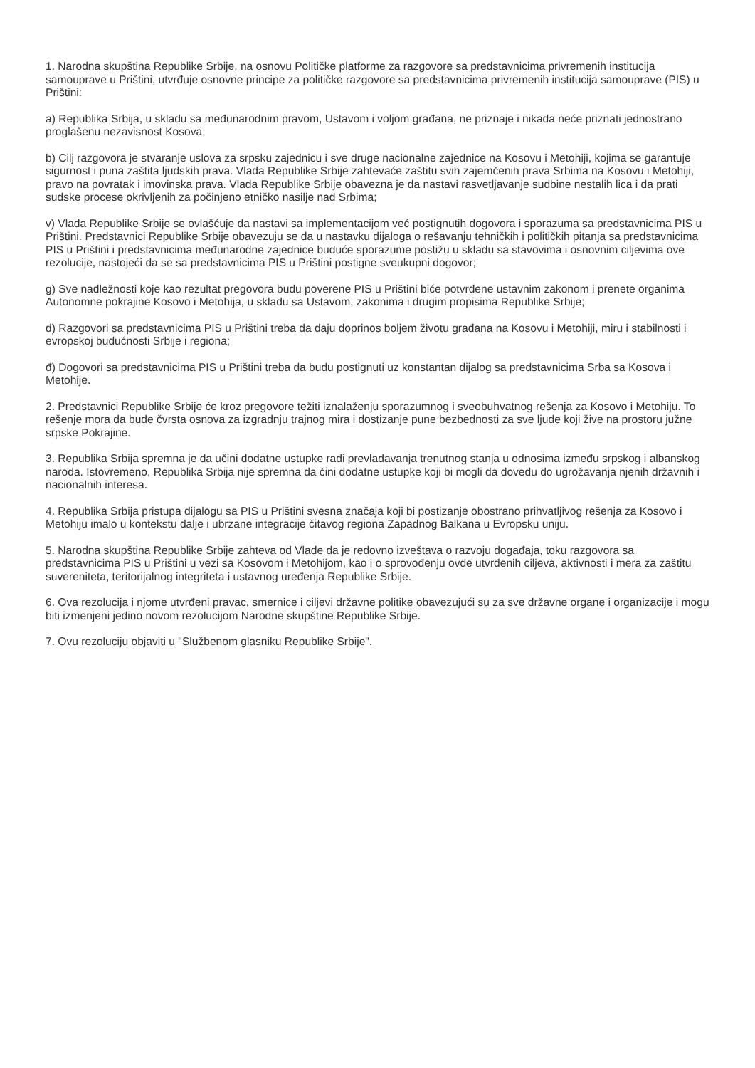1. Narodna skupština Republike Srbije, na osnovu Političke platforme za razgovore sa predstavnicima privremenih institucija samouprave u Prištini, utvrđuje osnovne principe za političke razgovore sa predstavnicima privremenih institucija samouprave (PIS) u Prištini:
a) Republika Srbija, u skladu sa međunarodnim pravom, Ustavom i voljom građana, ne priznaje i nikada neće priznati jednostrano proglašenu nezavisnost Kosova;
b) Cilj razgovora je stvaranje uslova za srpsku zajednicu i sve druge nacionalne zajednice na Kosovu i Metohiji, kojima se garantuje sigurnost i puna zaštita ljudskih prava. Vlada Republike Srbije zahtevaće zaštitu svih zajemčenih prava Srbima na Kosovu i Metohiji, pravo na povratak i imovinska prava. Vlada Republike Srbije obavezna je da nastavi rasvetljavanje sudbine nestalih lica i da prati sudske procese okrivljenih za počinjeno etničko nasilje nad Srbima;
v) Vlada Republike Srbije se ovlašćuje da nastavi sa implementacijom već postignutih dogovora i sporazuma sa predstavnicima PIS u Prištini. Predstavnici Republike Srbije obavezuju se da u nastavku dijaloga o rešavanju tehničkih i političkih pitanja sa predstavnicima PIS u Prištini i predstavnicima međunarodne zajednice buduće sporazume postižu u skladu sa stavovima i osnovnim ciljevima ove rezolucije, nastojeći da se sa predstavnicima PIS u Prištini postigne sveukupni dogovor;
g) Sve nadležnosti koje kao rezultat pregovora budu poverene PIS u Prištini biće potvrđene ustavnim zakonom i prenete organima Autonomne pokrajine Kosovo i Metohija, u skladu sa Ustavom, zakonima i drugim propisima Republike Srbije;
d) Razgovori sa predstavnicima PIS u Prištini treba da daju doprinos boljem životu građana na Kosovu i Metohiji, miru i stabilnosti i evropskoj budućnosti Srbije i regiona;
đ) Dogovori sa predstavnicima PIS u Prištini treba da budu postignuti uz konstantan dijalog sa predstavnicima Srba sa Kosova i Metohije.
2. Predstavnici Republike Srbije će kroz pregovore težiti iznalaženju sporazumnog i sveobuhvatnog rešenja za Kosovo i Metohiju. To rešenje mora da bude čvrsta osnova za izgradnju trajnog mira i dostizanje pune bezbednosti za sve ljude koji žive na prostoru južne srpske Pokrajine.
3. Republika Srbija spremna je da učini dodatne ustupke radi prevladavanja trenutnog stanja u odnosima između srpskog i albanskog naroda. Istovremeno, Republika Srbija nije spremna da čini dodatne ustupke koji bi mogli da dovedu do ugrožavanja njenih državnih i nacionalnih interesa.
4. Republika Srbija pristupa dijalogu sa PIS u Prištini svesna značaja koji bi postizanje obostrano prihvatljivog rešenja za Kosovo i Metohiju imalo u kontekstu dalje i ubrzane integracije čitavog regiona Zapadnog Balkana u Evropsku uniju.
5. Narodna skupština Republike Srbije zahteva od Vlade da je redovno izveštava o razvoju događaja, toku razgovora sa predstavnicima PIS u Prištini u vezi sa Kosovom i Metohijom, kao i o sprovođenju ovde utvrđenih ciljeva, aktivnosti i mera za zaštitu suvereniteta, teritorijalnog integriteta i ustavnog uređenja Republike Srbije.
6. Ova rezolucija i njome utvrđeni pravac, smernice i ciljevi državne politike obavezujući su za sve državne organe i organizacije i mogu biti izmenjeni jedino novom rezolucijom Narodne skupštine Republike Srbije.
7. Ovu rezoluciju objaviti u "Službenom glasniku Republike Srbije".